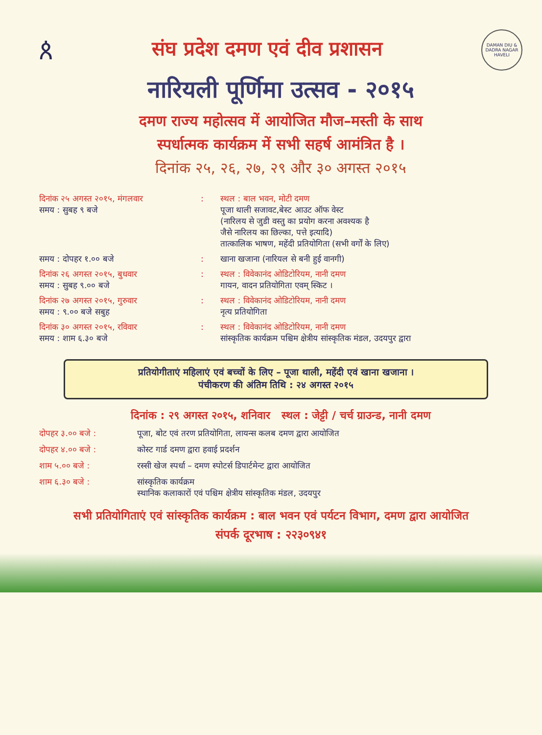ጰ
संघ प्रदेश दमण एवं दीव प्रशासन
DAMAN DIU & DADRA NAGAR HAVELI
नारियली पूर्णिमा उत्सव - २०१५
दमण राज्य महोत्सव में आयोजित मौज–मस्ती के साथ
स्पर्धात्मक कार्यक्रम में सभी सहर्ष आमंत्रित है ।
दिनांक २५, २६, २७, २९ और ३० अगस्त २०१५
दिनांक २५ अगस्त २०१५, मंगलवार
समय : सुबह ९ बजे
: स्थल : बाल भवन, मोटी दमण
पूजा थाली सजावट,बेस्ट आउट ऑफ वेस्ट
(नारिलय से जुडी वस्तु का प्रयोग करना अवश्यक है
जैसे नारिलय का छिल्का, पत्ते इत्यादि)
तात्कालिक भाषण, महेंदी प्रतियोगिता (सभी वर्गों के लिए)
समय : दोपहर १.०० बजे : खाना खजाना (नारियल से बनी हुई वानगी)
दिनांक २६ अगस्त २०१५, बुधवार
समय : सुबह ९.०० बजे
: स्थल : विवेकानंद ओडिटोरियम, नानी दमण
गायन, वादन प्रतियोगिता एवम् स्किट ।
दिनांक २७ अगस्त २०१५, गुरुवार
समय : ९.०० बजे सबुह
: स्थल : विवेकानंद ओडिटोरियम, नानी दमण
नृत्य प्रतियोगिता
दिनांक ३० अगस्त २०१५, रविवार
समय : शाम ६.३० बजे
: स्थल : विवेकानंद ओडिटोरियम, नानी दमण
सांस्कृतिक कार्यक्रम पश्चिम क्षेत्रीय सांस्कृतिक मंडल, उदयपुर द्वारा
प्रतियोगीताएं महिलाएं एवं बच्चों के लिए – पूजा थाली, महेंदी एवं खाना खजाना ।
पंचीकरण की अंतिम तिथि : २४ अगस्त २०१५
दिनांक : २९ अगस्त २०१५, शनिवार स्थल : जेट्टी / चर्च ग्राउन्ड, नानी दमण
दोपहर ३.०० बजे : पूजा, बोट एवं तरण प्रतियोगिता, लायन्स कलब दमण द्वारा आयोजित
दोपहर ४.०० बजे : कोस्ट गार्ड दमण द्वारा हवाई प्रदर्शन
शाम ५.०० बजे : रस्सी खेज स्पर्धा – दमण स्पोटर्स डिपार्टमेन्ट द्वारा आयोजित
शाम ६.३० बजे : सांस्कृतिक कार्यक्रम
स्थानिक कलाकारों एवं पश्चिम क्षेत्रीय सांस्कृतिक मंडल, उदयपुर
सभी प्रतियोगिताएं एवं सांस्कृतिक कार्यक्रम : बाल भवन एवं पर्यटन विभाग, दमण द्वारा आयोजित
संपर्क दूरभाष : २२३०९४१